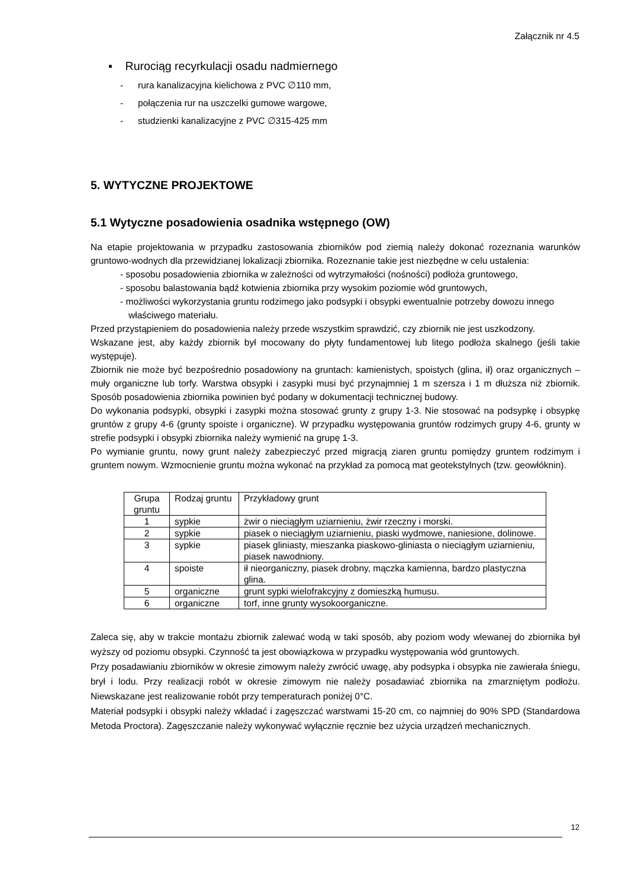Załącznik nr 4.5
▪ Rurociąg recyrkulacji osadu nadmiernego
- rura kanalizacyjna kielichowa z PVC ∅110 mm,
- połączenia rur na uszczelki gumowe wargowe,
- studzienki kanalizacyjne z PVC ∅315-425 mm
5. WYTYCZNE PROJEKTOWE
5.1 Wytyczne posadowienia osadnika wstępnego (OW)
Na etapie projektowania w przypadku zastosowania zbiorników pod ziemią należy dokonać rozeznania warunków gruntowo-wodnych dla przewidzianej lokalizacji zbiornika. Rozeznanie takie jest niezbędne w celu ustalenia:
- sposobu posadowienia zbiornika w zależności od wytrzymałości (nośności) podłoża gruntowego,
- sposobu balastowania bądź kotwienia zbiornika przy wysokim poziomie wód gruntowych,
- możliwości wykorzystania gruntu rodzimego jako podsypki i obsypki ewentualnie potrzeby dowozu innego właściwego materiału.
Przed przystąpieniem do posadowienia należy przede wszystkim sprawdzić, czy zbiornik nie jest uszkodzony.
Wskazane jest, aby każdy zbiornik był mocowany do płyty fundamentowej lub litego podłoża skalnego (jeśli takie występuje).
Zbiornik nie może być bezpośrednio posadowiony na gruntach: kamienistych, spoistych (glina, ił) oraz organicznych – muły organiczne lub torfy. Warstwa obsypki i zasypki musi być przynajmniej 1 m szersza i 1 m dłuższa niż zbiornik. Sposób posadowienia zbiornika powinien być podany w dokumentacji technicznej budowy.
Do wykonania podsypki, obsypki i zasypki można stosować grunty z grupy 1-3. Nie stosować na podsypkę i obsypkę gruntów z grupy 4-6 (grunty spoiste i organiczne). W przypadku występowania gruntów rodzimych grupy 4-6, grunty w strefie podsypki i obsypki zbiornika należy wymienić na grupę 1-3.
Po wymianie gruntu, nowy grunt należy zabezpieczyć przed migracją ziaren gruntu pomiędzy gruntem rodzimym i gruntem nowym. Wzmocnienie gruntu można wykonać na przykład za pomocą mat geotekstylnych (tzw. geowłóknin).
| Grupa gruntu | Rodzaj gruntu | Przykładowy grunt |
| 1 | sypkie | żwir o nieciągłym uziarnieniu, żwir rzeczny i morski. |
| 2 | sypkie | piasek o nieciągłym uziarnieniu, piaski wydmowe, naniesione, dolinowe. |
| 3 | sypkie | piasek gliniasty, mieszanka piaskowo-gliniasta o nieciągłym uziarnieniu, piasek nawodniony. |
| 4 | spoiste | ił nieorganiczny, piasek drobny, mączka kamienna, bardzo plastyczna glina. |
| 5 | organiczne | grunt sypki wielofrakcyjny z domieszką humusu. |
| 6 | organiczne | torf, inne grunty wysokoorganiczne. |
Zaleca się, aby w trakcie montażu zbiornik zalewać wodą w taki sposób, aby poziom wody wlewanej do zbiornika był wyższy od poziomu obsypki. Czynność ta jest obowiązkowa w przypadku występowania wód gruntowych.
Przy posadawianiu zbiorników w okresie zimowym należy zwrócić uwagę, aby podsypka i obsypka nie zawierała śniegu, brył i lodu. Przy realizacji robót w okresie zimowym nie należy posadawiać zbiornika na zmarzniętym podłożu. Niewskazane jest realizowanie robót przy temperaturach poniżej 0°C.
Materiał podsypki i obsypki należy wkładać i zagęszczać warstwami 15-20 cm, co najmniej do 90% SPD (Standardowa Metoda Proctora). Zagęszczanie należy wykonywać wyłącznie ręcznie bez użycia urządzeń mechanicznych.
12